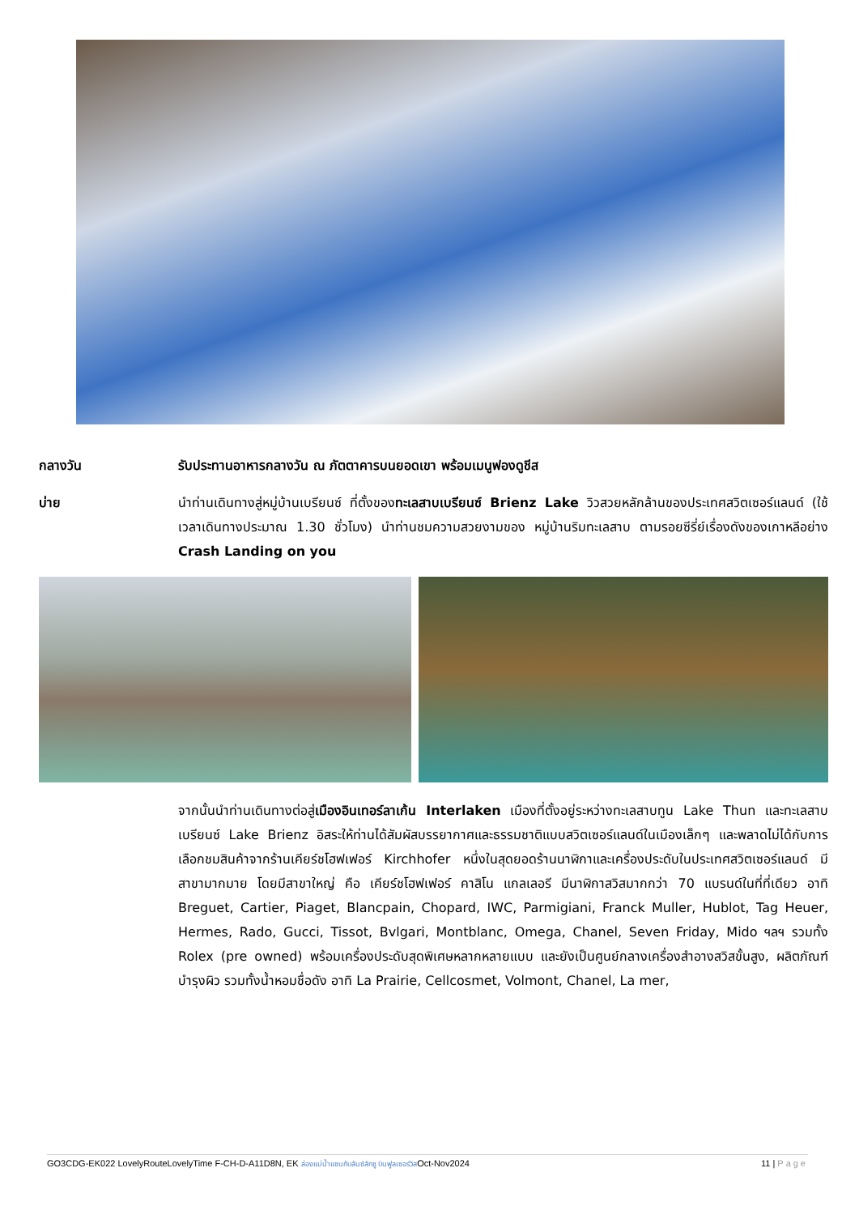กลางวัน รับประทานอาหารกลางวัน ณ ภัตตาคารบนยอดเขา พร้อมเมนูฟองดูชีส
บ่าย นำท่านเดินทางสู่หมู่บ้านเบรียนซ์ ที่ตั้งของทะเลสาบเบรียนซ์ Brienz Lake วิวสวยหลักล้านของประเทศสวิตเซอร์แลนด์ (ใช้เวลาเดินทางประมาณ 1.30 ชั่วโมง) นำท่านชมความสวยงามของ หมู่บ้านริมทะเลสาบ ตามรอยซีรี่ย์เรื่องดังของเกาหลีอย่าง Crash Landing on you
จากนั้นนำท่านเดินทางต่อสู่เมืองอินเทอร์ลาเก้น Interlaken เมืองที่ตั้งอยู่ระหว่างทะเลสาบทูน Lake Thun และทะเลสาบเบรียนซ์ Lake Brienz อิสระให้ท่านได้สัมผัสบรรยากาศและธรรมชาติแบบสวิตเซอร์แลนด์ในเมืองเล็กๆ และพลาดไม่ได้กับการเลือกชมสินค้าจากร้านเคียร์ชโฮฟเฟอร์ Kirchhofer หนึ่งในสุดยอดร้านนาฬิกาและเครื่องประดับในประเทศสวิตเซอร์แลนด์ มีสาขามากมาย โดยมีสาขาใหญ่ คือ เคียร์ชโฮฟเฟอร์ คาสิโน แกลเลอรี มีนาฬิกาสวิสมากกว่า 70 แบรนด์ในที่ที่เดียว อาทิ Breguet, Cartier, Piaget, Blancpain, Chopard, IWC, Parmigiani, Franck Muller, Hublot, Tag Heuer, Hermes, Rado, Gucci, Tissot, Bvlgari, Montblanc, Omega, Chanel, Seven Friday, Mido ฯลฯ รวมทั้ง Rolex (pre owned) พร้อมเครื่องประดับสุดพิเศษหลากหลายแบบ และยังเป็นศูนย์กลางเครื่องสำอางสวิสขั้นสูง, ผลิตภัณฑ์บำรุงผิว รวมทั้งน้ำหอมชื่อดัง อาทิ La Prairie, Cellcosmet, Volmont, Chanel, La mer,
GO3CDG-EK022 LovelyRouteLovelyTime F-CH-D-A11D8N, EK ล่องแม่น้ำแซนกับลันซ์ลักซู บินฟูลเซอร์วิสOct-Nov2024 11 | Page